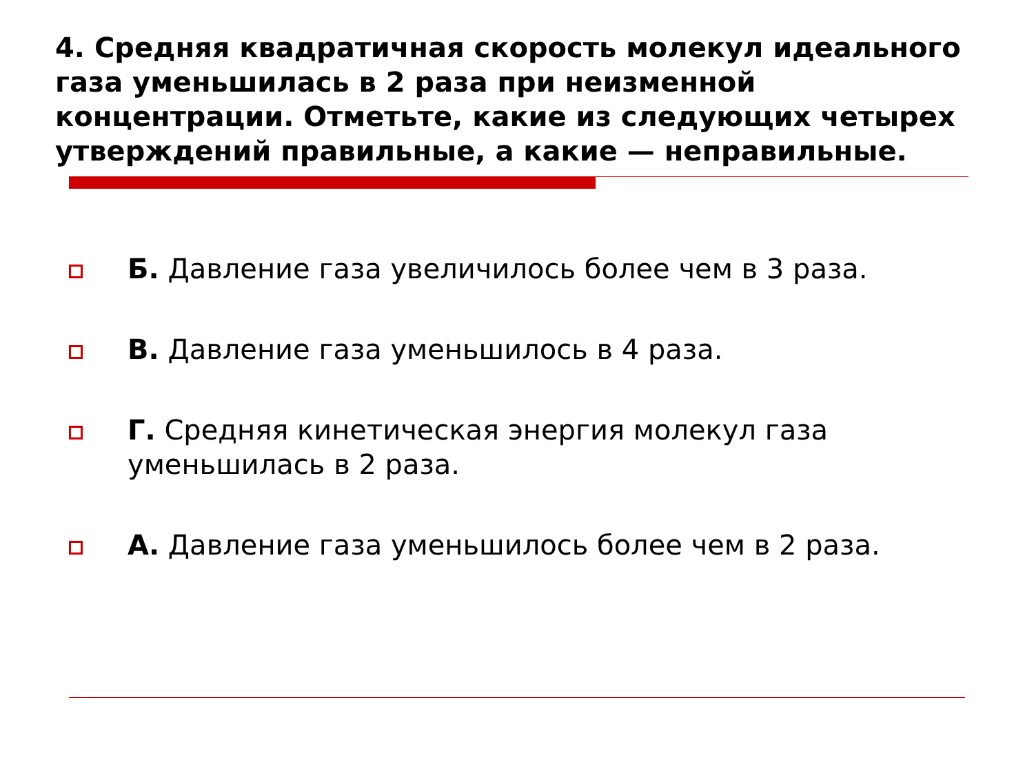4. Средняя квадратичная скорость молекул идеального газа уменьшилась в 2 раза при неизменной концентрации. Отметьте, какие из следующих четырех утверждений правильные, а какие — неправильные.
Б. Давление газа увеличилось более чем в 3 раза.
В. Давление газа уменьшилось в 4 раза.
Г. Средняя кинетическая энергия молекул газа уменьшилась в 2 раза.
А. Давление газа уменьшилось более чем в 2 раза.